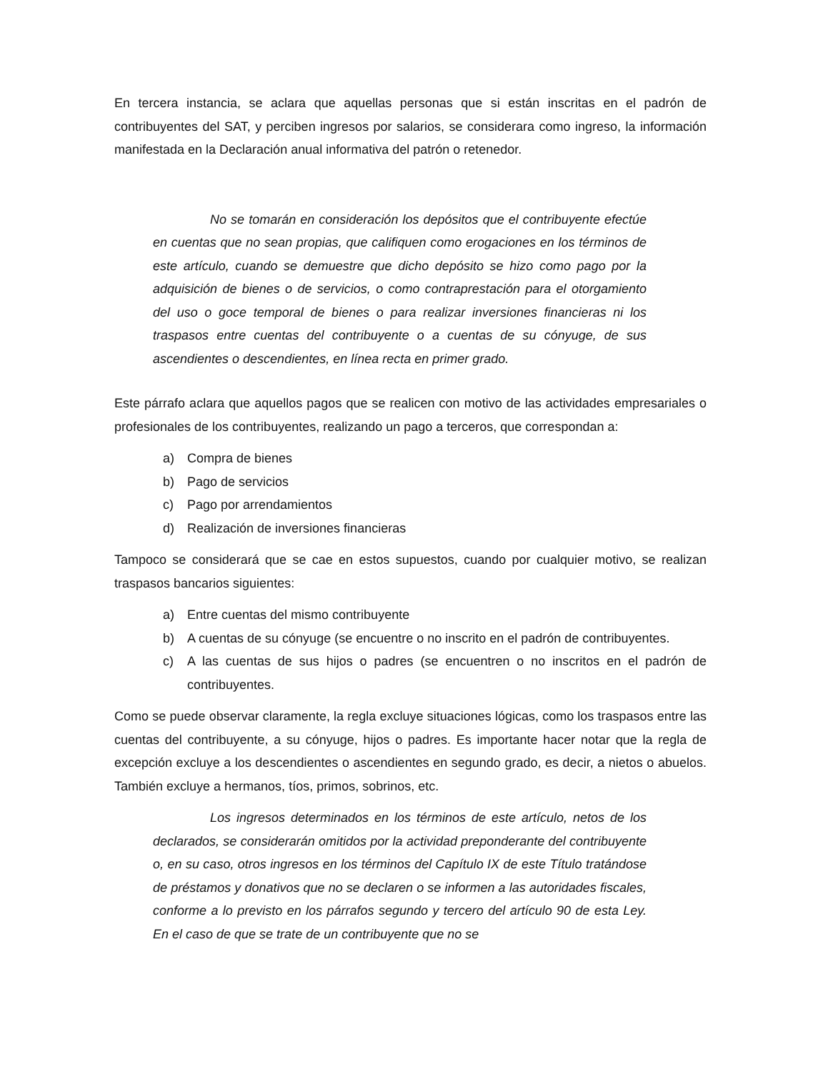En tercera instancia, se aclara que aquellas personas que si están inscritas en el padrón de contribuyentes del SAT, y perciben ingresos por salarios, se considerara como ingreso, la información manifestada en la Declaración anual informativa del patrón o retenedor.
No se tomarán en consideración los depósitos que el contribuyente efectúe en cuentas que no sean propias, que califiquen como erogaciones en los términos de este artículo, cuando se demuestre que dicho depósito se hizo como pago por la adquisición de bienes o de servicios, o como contraprestación para el otorgamiento del uso o goce temporal de bienes o para realizar inversiones financieras ni los traspasos entre cuentas del contribuyente o a cuentas de su cónyuge, de sus ascendientes o descendientes, en línea recta en primer grado.
Este párrafo aclara que aquellos pagos que se realicen con motivo de las actividades empresariales o profesionales de los contribuyentes, realizando un pago a terceros, que correspondan a:
a) Compra de bienes
b) Pago de servicios
c) Pago por arrendamientos
d) Realización de inversiones financieras
Tampoco se considerará que se cae en estos supuestos, cuando por cualquier motivo, se realizan traspasos bancarios siguientes:
a) Entre cuentas del mismo contribuyente
b) A cuentas de su cónyuge (se encuentre o no inscrito en el padrón de contribuyentes.
c) A las cuentas de sus hijos o padres (se encuentren o no inscritos en el padrón de contribuyentes.
Como se puede observar claramente, la regla excluye situaciones lógicas, como los traspasos entre las cuentas del contribuyente, a su cónyuge, hijos o padres. Es importante hacer notar que la regla de excepción excluye a los descendientes o ascendientes en segundo grado, es decir, a nietos o abuelos. También excluye a hermanos, tíos, primos, sobrinos, etc.
Los ingresos determinados en los términos de este artículo, netos de los declarados, se considerarán omitidos por la actividad preponderante del contribuyente o, en su caso, otros ingresos en los términos del Capítulo IX de este Título tratándose de préstamos y donativos que no se declaren o se informen a las autoridades fiscales, conforme a lo previsto en los párrafos segundo y tercero del artículo 90 de esta Ley. En el caso de que se trate de un contribuyente que no se